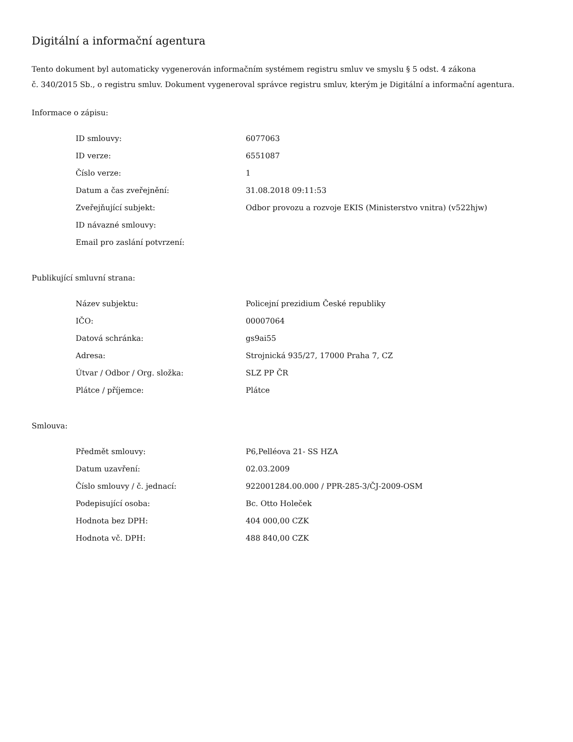Digitální a informační agentura
Tento dokument byl automaticky vygenerován informačním systémem registru smluv ve smyslu § 5 odst. 4 zákona
č. 340/2015 Sb., o registru smluv. Dokument vygeneroval správce registru smluv, kterým je Digitální a informační agentura.
Informace o zápisu:
| ID smlouvy: | 6077063 |
| ID verze: | 6551087 |
| Číslo verze: | 1 |
| Datum a čas zveřejnění: | 31.08.2018 09:11:53 |
| Zveřejňující subjekt: | Odbor provozu a rozvoje EKIS (Ministerstvo vnitra) (v522hjw) |
| ID návazné smlouvy: | |
| Email pro zaslání potvrzení: | |
Publikující smluvní strana:
| Název subjektu: | Policejní prezidium České republiky |
| IČO: | 00007064 |
| Datová schránka: | gs9ai55 |
| Adresa: | Strojnická 935/27, 17000 Praha 7, CZ |
| Útvar / Odbor / Org. složka: | SLZ PP ČR |
| Plátce / příjemce: | Plátce |
Smlouva:
| Předmět smlouvy: | P6,Pelléova 21- SS HZA |
| Datum uzavření: | 02.03.2009 |
| Číslo smlouvy / č. jednací: | 922001284.00.000 / PPR-285-3/ČJ-2009-OSM |
| Podepisující osoba: | Bc. Otto Holeček |
| Hodnota bez DPH: | 404 000,00 CZK |
| Hodnota vč. DPH: | 488 840,00 CZK |